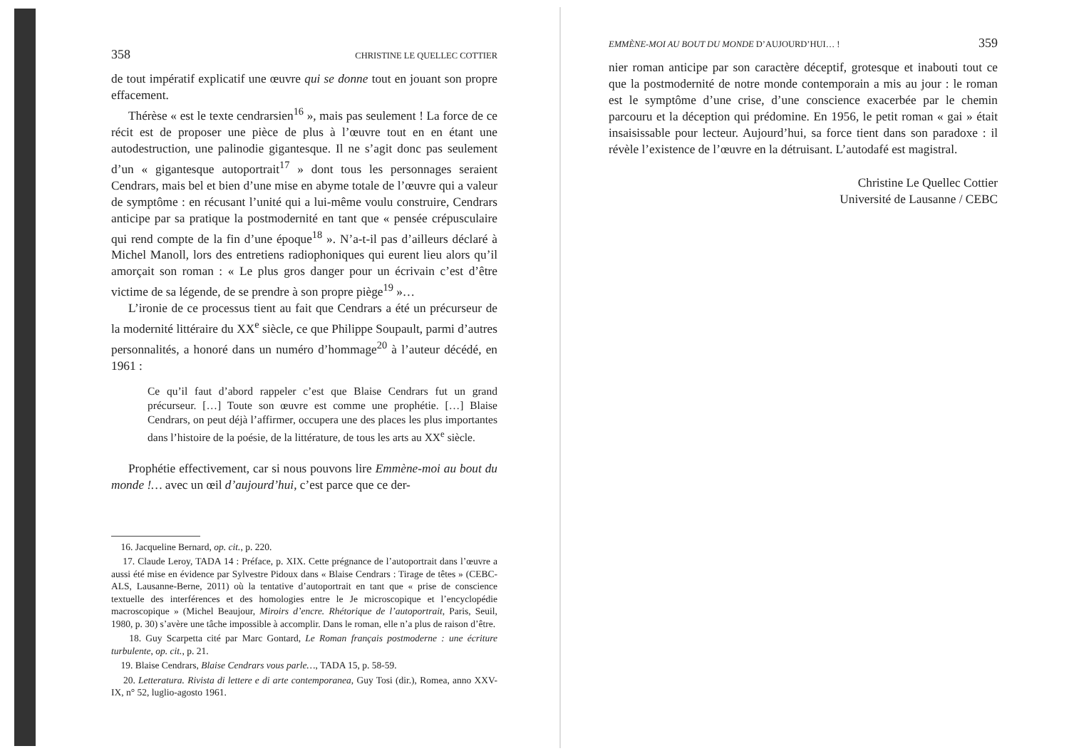358 CHRISTINE LE QUELLEC COTTIER
de tout impératif explicatif une œuvre qui se donne tout en jouant son propre effacement.
Thérèse « est le texte cendrarsien<sup>16</sup> », mais pas seulement ! La force de ce récit est de proposer une pièce de plus à l’œuvre tout en en étant une autodestruction, une palinodie gigantesque. Il ne s’agit donc pas seulement d’un « gigantesque autoportrait<sup>17</sup> » dont tous les personnages seraient Cendrars, mais bel et bien d’une mise en abyme totale de l’œuvre qui a valeur de symptôme : en récusant l’unité qui a lui-même voulu construire, Cendrars anticipe par sa pratique la postmodernité en tant que « pensée crépusculaire qui rend compte de la fin d’une époque<sup>18</sup> ». N’a-t-il pas d’ailleurs déclaré à Michel Manoll, lors des entretiens radiophoniques qui eurent lieu alors qu’il amorçait son roman : « Le plus gros danger pour un écrivain c’est d’être victime de sa légende, de se prendre à son propre piège<sup>19</sup> »…
L’ironie de ce processus tient au fait que Cendrars a été un précurseur de la modernité littéraire du XX<sup>e</sup> siècle, ce que Philippe Soupault, parmi d’autres personnalités, a honoré dans un numéro d’hommage<sup>20</sup> à l’auteur décédé, en 1961 :
Ce qu’il faut d’abord rappeler c’est que Blaise Cendrars fut un grand précurseur. […] Toute son œuvre est comme une prophétie. […] Blaise Cendrars, on peut déjà l’affirmer, occupera une des places les plus importantes dans l’histoire de la poésie, de la littérature, de tous les arts au XX<sup>e</sup> siècle.
Prophétie effectivement, car si nous pouvons lire Emmène-moi au bout du monde !… avec un œil d’aujourd’hui, c’est parce que ce der-
16. Jacqueline Bernard, op. cit., p. 220.
17. Claude Leroy, TADA 14 : Préface, p. XIX. Cette prégnance de l’autoportrait dans l’œuvre a aussi été mise en évidence par Sylvestre Pidoux dans « Blaise Cendrars : Tirage de têtes » (CEBC-ALS, Lausanne-Berne, 2011) où la tentative d’autoportrait en tant que « prise de conscience textuelle des interférences et des homologies entre le Je microscopique et l’encyclopédie macroscopique » (Michel Beaujour, Miroirs d’encre. Rhétorique de l’autoportrait, Paris, Seuil, 1980, p. 30) s’avère une tâche impossible à accomplir. Dans le roman, elle n’a plus de raison d’être.
18. Guy Scarpetta cité par Marc Gontard, Le Roman français postmoderne : une écriture turbulente, op. cit., p. 21.
19. Blaise Cendrars, Blaise Cendrars vous parle…, TADA 15, p. 58-59.
20. Letteratura. Rivista di lettere e di arte contemporanea, Guy Tosi (dir.), Romea, anno XXV-IX, n° 52, luglio-agosto 1961.
EMMÈNE-MOI AU BOUT DU MONDE D’AUJOURD’HUI… ! 359
nier roman anticipe par son caractère déceptif, grotesque et inabouti tout ce que la postmodernité de notre monde contemporain a mis au jour : le roman est le symptôme d’une crise, d’une conscience exacerbée par le chemin parcouru et la déception qui prédomine. En 1956, le petit roman « gai » était insaisissable pour lecteur. Aujourd’hui, sa force tient dans son paradoxe : il révèle l’existence de l’œuvre en la détruisant. L’autodafé est magistral.
Christine Le Quellec Cottier
Université de Lausanne / CEBC